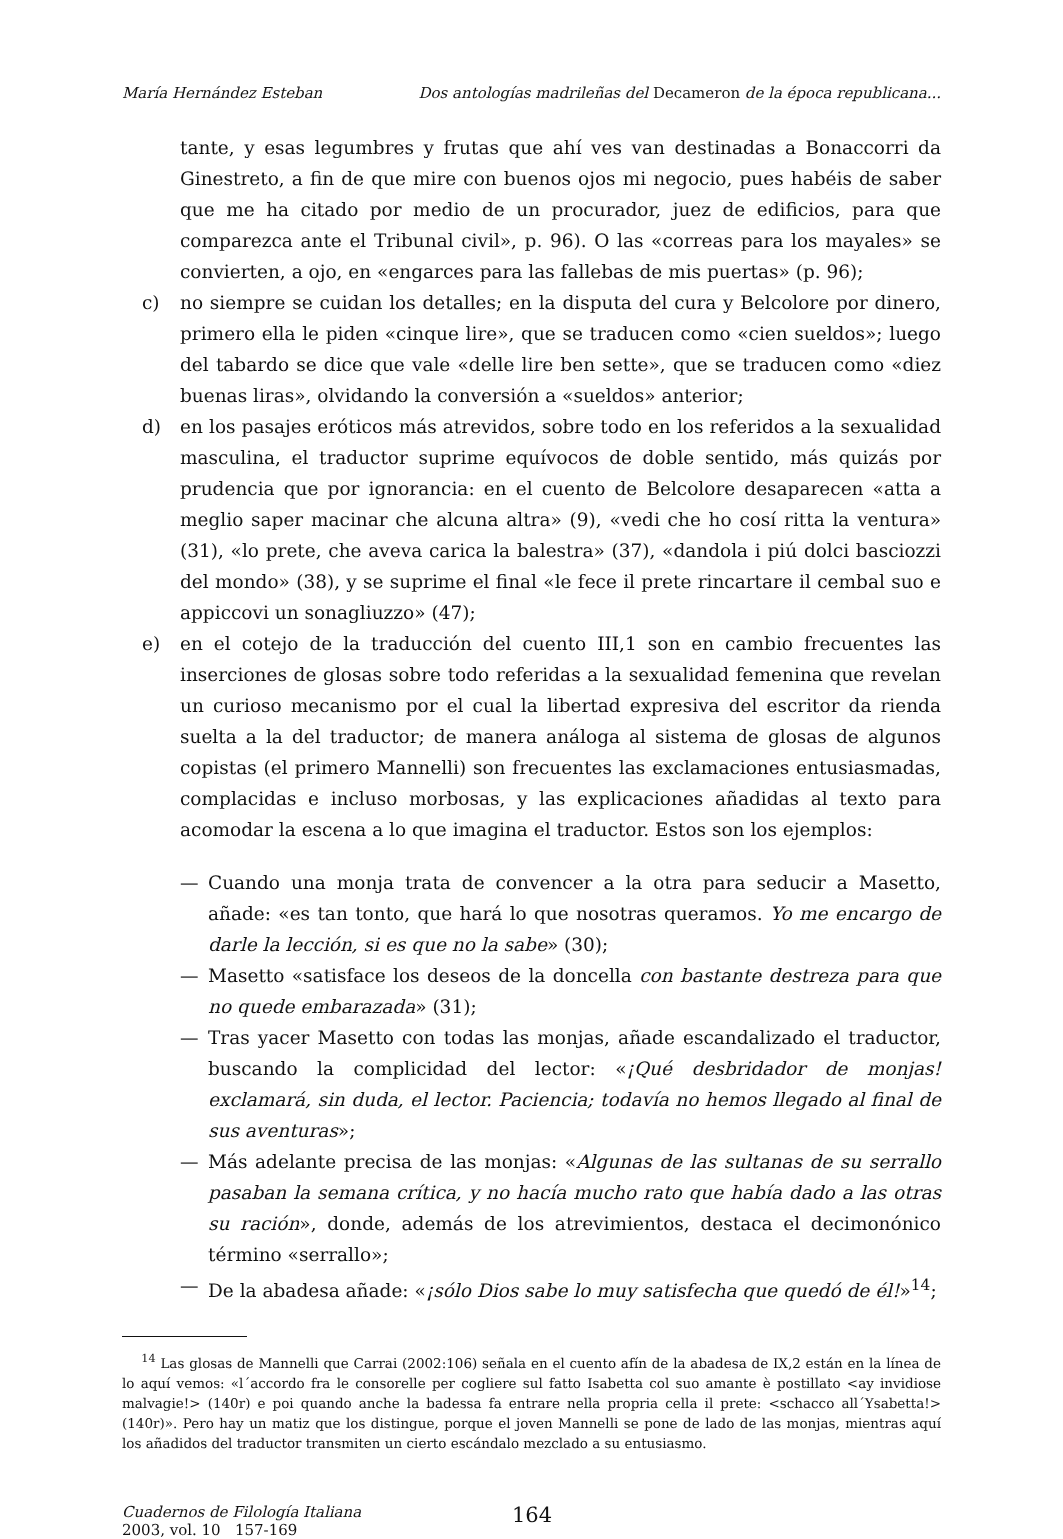María Hernández Esteban Dos antologías madrileñas del Decameron de la época republicana...
tante, y esas legumbres y frutas que ahí ves van destinadas a Bonaccorri da Ginestreto, a fin de que mire con buenos ojos mi negocio, pues habéis de saber que me ha citado por medio de un procurador, juez de edificios, para que comparezca ante el Tribunal civil», p. 96). O las «correas para los mayales» se convierten, a ojo, en «engarces para las fallebas de mis puertas» (p. 96);
c) no siempre se cuidan los detalles; en la disputa del cura y Belcolore por dinero, primero ella le piden «cinque lire», que se traducen como «cien sueldos»; luego del tabardo se dice que vale «delle lire ben sette», que se traducen como «diez buenas liras», olvidando la conversión a «sueldos» anterior;
d) en los pasajes eróticos más atrevidos, sobre todo en los referidos a la sexualidad masculina, el traductor suprime equívocos de doble sentido, más quizás por prudencia que por ignorancia: en el cuento de Belcolore desaparecen «atta a meglio saper macinar che alcuna altra» (9), «vedi che ho cosí ritta la ventura» (31), «lo prete, che aveva carica la balestra» (37), «dandola i piú dolci basciozzi del mondo» (38), y se suprime el final «le fece il prete rincartare il cembal suo e appiccovi un sonagliuzzo» (47);
e) en el cotejo de la traducción del cuento III,1 son en cambio frecuentes las inserciones de glosas sobre todo referidas a la sexualidad femenina que revelan un curioso mecanismo por el cual la libertad expresiva del escritor da rienda suelta a la del traductor; de manera análoga al sistema de glosas de algunos copistas (el primero Mannelli) son frecuentes las exclamaciones entusiasmadas, complacidas e incluso morbosas, y las explicaciones añadidas al texto para acomodar la escena a lo que imagina el traductor. Estos son los ejemplos:
— Cuando una monja trata de convencer a la otra para seducir a Masetto, añade: «es tan tonto, que hará lo que nosotras queramos. Yo me encargo de darle la lección, si es que no la sabe» (30);
— Masetto «satisface los deseos de la doncella con bastante destreza para que no quede embarazada» (31);
— Tras yacer Masetto con todas las monjas, añade escandalizado el traductor, buscando la complicidad del lector: «¡Qué desbridador de monjas! exclamará, sin duda, el lector. Paciencia; todavía no hemos llegado al final de sus aventuras»;
— Más adelante precisa de las monjas: «Algunas de las sultanas de su serrallo pasaban la semana crítica, y no hacía mucho rato que había dado a las otras su ración», donde, además de los atrevimientos, destaca el decimonónico término «serrallo»;
— De la abadesa añade: «¡sólo Dios sabe lo muy satisfecha que quedó de él!»<sup>14</sup>;
<sup>14</sup> Las glosas de Mannelli que Carrai (2002:106) señala en el cuento afín de la abadesa de IX,2 están en la línea de lo aquí vemos: «l´accordo fra le consorelle per cogliere sul fatto Isabetta col suo amante è postillato <ay invidiose malvagie!> (140r) e poi quando anche la badessa fa entrare nella propria cella il prete: <schacco all´Ysabetta!> (140r)». Pero hay un matiz que los distingue, porque el joven Mannelli se pone de lado de las monjas, mientras aquí los añadidos del traductor transmiten un cierto escándalo mezclado a su entusiasmo.
Cuadernos de Filología Italiana
2003, vol. 10 157-169
164